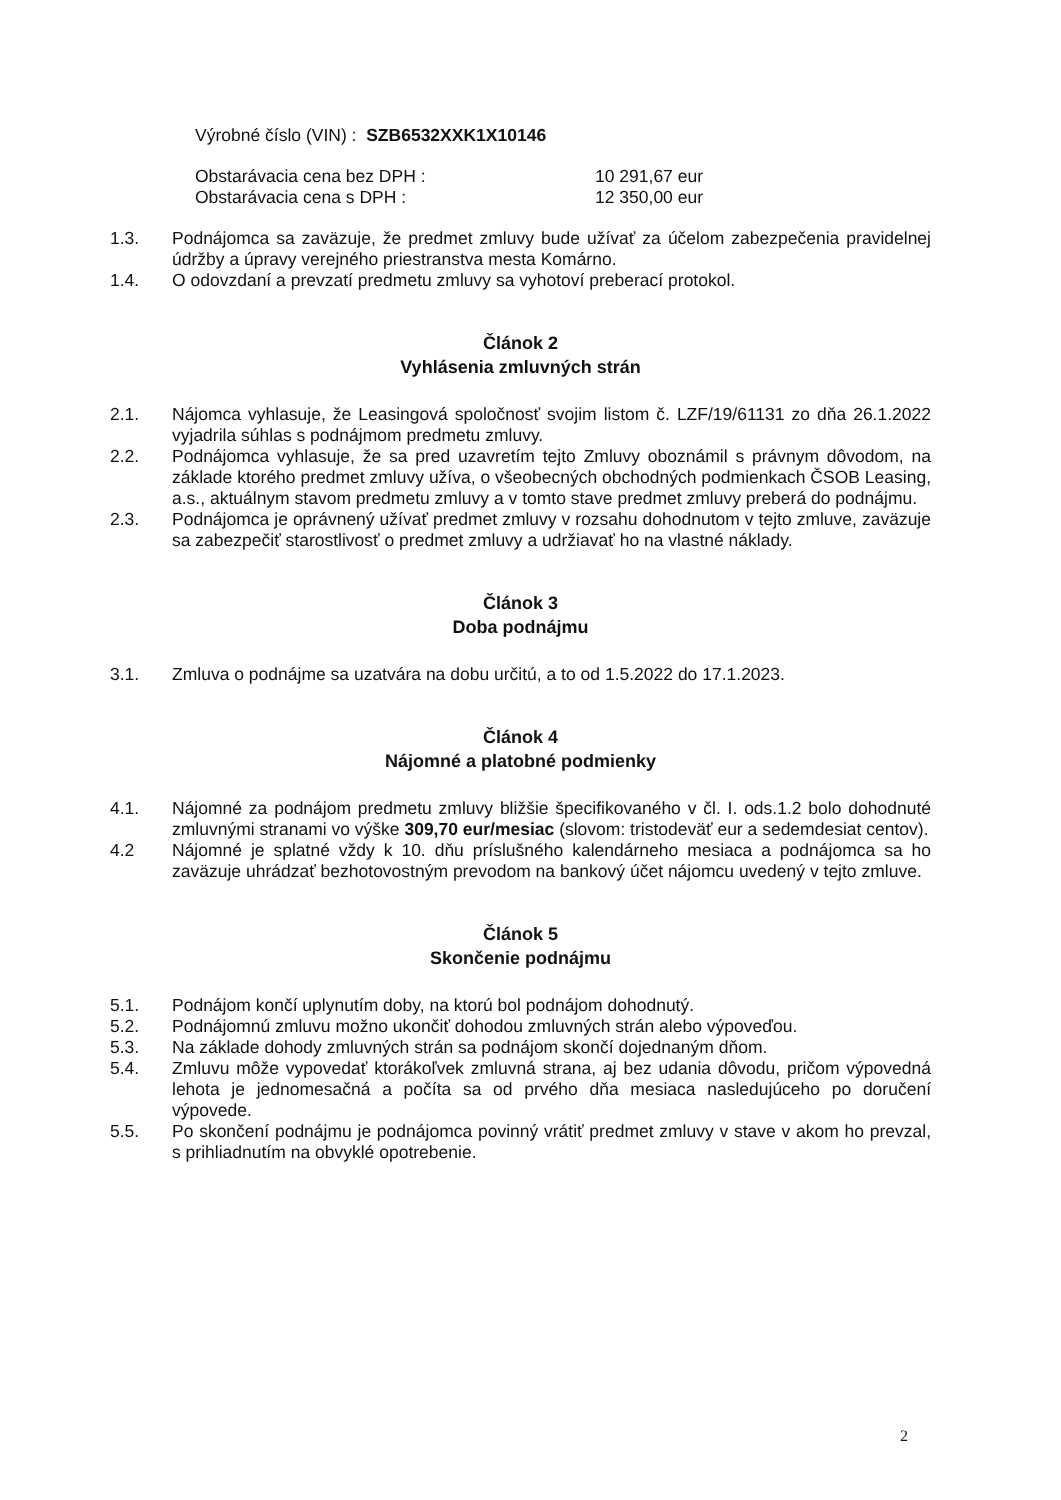Výrobné číslo (VIN) : SZB6532XXK1X10146
Obstarávacia cena bez DPH : 10 291,67 eur Obstarávacia cena s DPH : 12 350,00 eur
1.3. Podnájomca sa zaväzuje, že predmet zmluvy bude užívať za účelom zabezpečenia pravidelnej údržby a úpravy verejného priestranstva mesta Komárno.
1.4. O odovzdaní a prevzatí predmetu zmluvy sa vyhotoví preberací protokol.
Článok 2
Vyhlásenia zmluvných strán
2.1. Nájomca vyhlasuje, že Leasingová spoločnosť svojim listom č. LZF/19/61131 zo dňa 26.1.2022 vyjadrila súhlas s podnájmom predmetu zmluvy.
2.2. Podnájomca vyhlasuje, že sa pred uzavretím tejto Zmluvy oboznámil s právnym dôvodom, na základe ktorého predmet zmluvy užíva, o všeobecných obchodných podmienkach ČSOB Leasing, a.s., aktuálnym stavom predmetu zmluvy a v tomto stave predmet zmluvy preberá do podnájmu.
2.3. Podnájomca je oprávnený užívať predmet zmluvy v rozsahu dohodnutom v tejto zmluve, zaväzuje sa zabezpečiť starostlivosť o predmet zmluvy a udržiavať ho na vlastné náklady.
Článok 3
Doba podnájmu
3.1. Zmluva o podnájme sa uzatvára na dobu určitú, a to od 1.5.2022 do 17.1.2023.
Článok 4
Nájomné a platobné podmienky
4.1. Nájomné za podnájom predmetu zmluvy bližšie špecifikovaného v čl. I. ods.1.2 bolo dohodnuté zmluvnými stranami vo výške 309,70 eur/mesiac (slovom: tristodeväť eur a sedemdesiat centov).
4.2 Nájomné je splatné vždy k 10. dňu príslušného kalendárneho mesiaca a podnájomca sa ho zaväzuje uhrádzať bezhotovostným prevodom na bankový účet nájomcu uvedený v tejto zmluve.
Článok 5
Skončenie podnájmu
5.1. Podnájom končí uplynutím doby, na ktorú bol podnájom dohodnutý.
5.2. Podnájomnú zmluvu možno ukončiť dohodou zmluvných strán alebo výpoveďou.
5.3. Na základe dohody zmluvných strán sa podnájom skončí dojednaným dňom.
5.4. Zmluvu môže vypovedať ktorákoľvek zmluvná strana, aj bez udania dôvodu, pričom výpovedná lehota je jednomesačná a počíta sa od prvého dňa mesiaca nasledujúceho po doručení výpovede.
5.5. Po skončení podnájmu je podnájomca povinný vrátiť predmet zmluvy v stave v akom ho prevzal, s prihliadnutím na obvyklé opotrebenie.
2